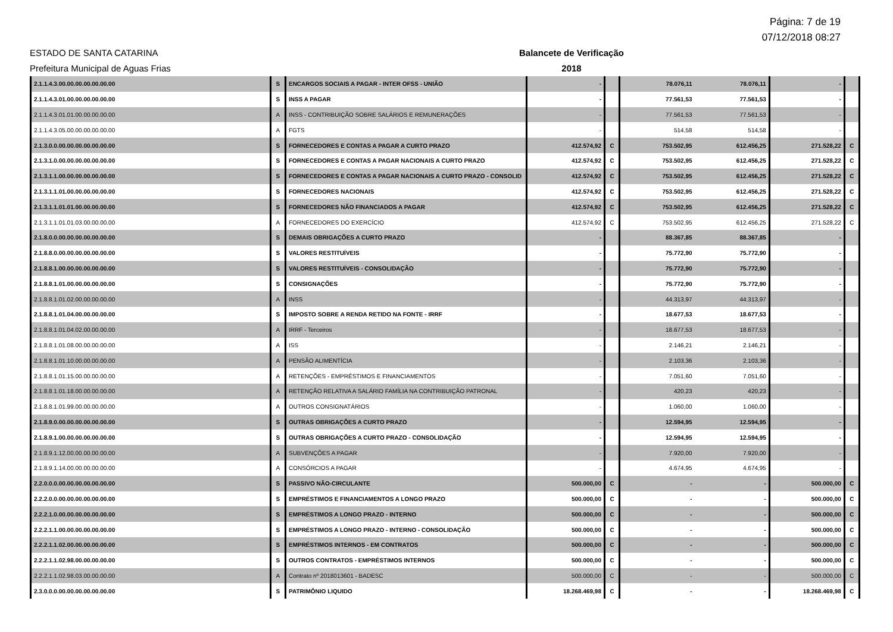Página: 7 de 19
07/12/2018 08:27
ESTADO DE SANTA CATARINA Balancete de Verificação
Prefeitura Municipal de Aguas Frias 2018
| 2.1.1.4.3.00.00.00.00.00.00.00 | S | ENCARGOS SOCIAIS A PAGAR - INTER OFSS - UNIÃO | - | | 78.076,11 | 78.076,11 | - | |
| 2.1.1.4.3.01.00.00.00.00.00.00 | S | INSS A PAGAR | - | | 77.561,53 | 77.561,53 | - | |
| 2.1.1.4.3.01.01.00.00.00.00.00 | A | INSS - CONTRIBUIÇÃO SOBRE SALÁRIOS E REMUNERAÇÕES | - | | 77.561,53 | 77.561,53 | - | |
| 2.1.1.4.3.05.00.00.00.00.00.00 | A | FGTS | - | | 514,58 | 514,58 | - | |
| 2.1.3.0.0.00.00.00.00.00.00.00 | S | FORNECEDORES E CONTAS A PAGAR A CURTO PRAZO | 412.574,92 | C | 753.502,95 | 612.456,25 | 271.528,22 | C |
| 2.1.3.1.0.00.00.00.00.00.00.00 | S | FORNECEDORES E CONTAS A PAGAR NACIONAIS A CURTO PRAZO | 412.574,92 | C | 753.502,95 | 612.456,25 | 271.528,22 | C |
| 2.1.3.1.1.00.00.00.00.00.00.00 | S | FORNECEDORES E CONTAS A PAGAR NACIONAIS A CURTO PRAZO - CONSOLID | 412.574,92 | C | 753.502,95 | 612.456,25 | 271.528,22 | C |
| 2.1.3.1.1.01.00.00.00.00.00.00 | S | FORNECEDORES NACIONAIS | 412.574,92 | C | 753.502,95 | 612.456,25 | 271.528,22 | C |
| 2.1.3.1.1.01.01.00.00.00.00.00 | S | FORNECEDORES NÃO FINANCIADOS A PAGAR | 412.574,92 | C | 753.502,95 | 612.456,25 | 271.528,22 | C |
| 2.1.3.1.1.01.01.03.00.00.00.00 | A | FORNECEDORES DO EXERCÍCIO | 412.574,92 | C | 753.502,95 | 612.456,25 | 271.528,22 | C |
| 2.1.8.0.0.00.00.00.00.00.00.00 | S | DEMAIS OBRIGAÇÕES A CURTO PRAZO | - | | 88.367,85 | 88.367,85 | - | |
| 2.1.8.8.0.00.00.00.00.00.00.00 | S | VALORES RESTITUÍVEIS | - | | 75.772,90 | 75.772,90 | - | |
| 2.1.8.8.1.00.00.00.00.00.00.00 | S | VALORES RESTITUÍVEIS - CONSOLIDAÇÃO | - | | 75.772,90 | 75.772,90 | - | |
| 2.1.8.8.1.01.00.00.00.00.00.00 | S | CONSIGNAÇÕES | - | | 75.772,90 | 75.772,90 | - | |
| 2.1.8.8.1.01.02.00.00.00.00.00 | A | INSS | - | | 44.313,97 | 44.313,97 | - | |
| 2.1.8.8.1.01.04.00.00.00.00.00 | S | IMPOSTO SOBRE A RENDA RETIDO NA FONTE - IRRF | - | | 18.677,53 | 18.677,53 | - | |
| 2.1.8.8.1.01.04.02.00.00.00.00 | A | IRRF - Terceiros | - | | 18.677,53 | 18.677,53 | - | |
| 2.1.8.8.1.01.08.00.00.00.00.00 | A | ISS | - | | 2.146,21 | 2.146,21 | - | |
| 2.1.8.8.1.01.10.00.00.00.00.00 | A | PENSÃO ALIMENTÍCIA | - | | 2.103,36 | 2.103,36 | - | |
| 2.1.8.8.1.01.15.00.00.00.00.00 | A | RETENÇÕES - EMPRÉSTIMOS E FINANCIAMENTOS | - | | 7.051,60 | 7.051,60 | - | |
| 2.1.8.8.1.01.18.00.00.00.00.00 | A | RETENÇÃO RELATIVA A SALÁRIO FAMÍLIA NA CONTRIBUIÇÃO PATRONAL | - | | 420,23 | 420,23 | - | |
| 2.1.8.8.1.01.99.00.00.00.00.00 | A | OUTROS CONSIGNATÁRIOS | - | | 1.060,00 | 1.060,00 | - | |
| 2.1.8.9.0.00.00.00.00.00.00.00 | S | OUTRAS OBRIGAÇÕES A CURTO PRAZO | - | | 12.594,95 | 12.594,95 | - | |
| 2.1.8.9.1.00.00.00.00.00.00.00 | S | OUTRAS OBRIGAÇÕES A CURTO PRAZO - CONSOLIDAÇÃO | - | | 12.594,95 | 12.594,95 | - | |
| 2.1.8.9.1.12.00.00.00.00.00.00 | A | SUBVENÇÕES A PAGAR | - | | 7.920,00 | 7.920,00 | - | |
| 2.1.8.9.1.14.00.00.00.00.00.00 | A | CONSÓRCIOS A PAGAR | - | | 4.674,95 | 4.674,95 | - | |
| 2.2.0.0.0.00.00.00.00.00.00.00 | S | PASSIVO NÃO-CIRCULANTE | 500.000,00 | C | - | - | 500.000,00 | C |
| 2.2.2.0.0.00.00.00.00.00.00.00 | S | EMPRÉSTIMOS E FINANCIAMENTOS A LONGO PRAZO | 500.000,00 | C | - | - | 500.000,00 | C |
| 2.2.2.1.0.00.00.00.00.00.00.00 | S | EMPRÉSTIMOS A LONGO PRAZO - INTERNO | 500.000,00 | C | - | - | 500.000,00 | C |
| 2.2.2.1.1.00.00.00.00.00.00.00 | S | EMPRÉSTIMOS A LONGO PRAZO - INTERNO - CONSOLIDAÇÃO | 500.000,00 | C | - | - | 500.000,00 | C |
| 2.2.2.1.1.02.00.00.00.00.00.00 | S | EMPRÉSTIMOS INTERNOS - EM CONTRATOS | 500.000,00 | C | - | - | 500.000,00 | C |
| 2.2.2.1.1.02.98.00.00.00.00.00 | S | OUTROS CONTRATOS - EMPRÉSTIMOS INTERNOS | 500.000,00 | C | - | - | 500.000,00 | C |
| 2.2.2.1.1.02.98.03.00.00.00.00 | A | Contrato nº 2018013601 - BADESC | 500.000,00 | C | - | - | 500.000,00 | C |
| 2.3.0.0.0.00.00.00.00.00.00.00 | S | PATRIMÔNIO LIQUIDO | 18.268.469,98 | C | - | - | 18.268.469,98 | C |